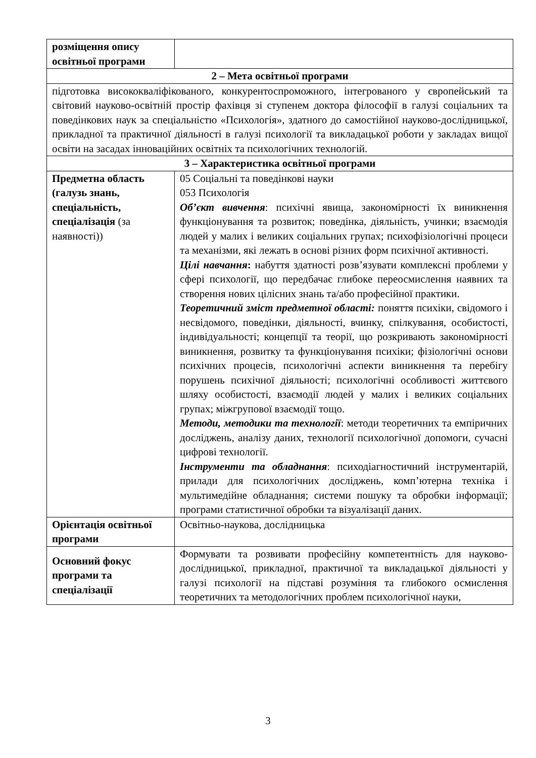| розміщення опису освітньої програми | |
| 2 – Мета освітньої програми | |
| підготовка висококваліфікованого, конкурентоспроможного, інтегрованого у європейський та світовий науково-освітній простір фахівця зі ступенем доктора філософії в галузі соціальних та поведінкових наук за спеціальністю «Психологія», здатного до самостійної науково-дослідницької, прикладної та практичної діяльності в галузі психології та викладацької роботи у закладах вищої освіти на засадах інноваційних освітніх та психологічних технологій. | |
| 3 – Характеристика освітньої програми | |
| Предметна область (галузь знань, спеціальність, спеціалізація (за наявності)) | 05 Соціальні та поведінкові науки 053 Психологія Об’єкт вивчення : психічні явища, закономірності їх виникнення функціонування та розвиток; поведінка, діяльність, учинки; взаємодія людей у малих і великих соціальних групах; психофізіологічні процеси та механізми, які лежать в основі різних форм психічної активності. Цілі навчання : набуття здатності розв’язувати комплексні проблеми у сфері психології, що передбачає глибоке переосмислення наявних та створення нових цілісних знань та/або професійної практики. Теоретичний зміст предметної області: поняття психіки, свідомого і несвідомого, поведінки, діяльності, вчинку, спілкування, особистості, індивідуальності; концепції та теорії, що розкривають закономірності виникнення, розвитку та функціонування психіки; фізіологічні основи психічних процесів, психологічні аспекти виникнення та перебігу порушень психічної діяльності; психологічні особливості життєвого шляху особистості, взаємодії людей у малих і великих соціальних групах; міжгрупової взаємодії тощо. Методи, методики та технології : методи теоретичних та емпіричних досліджень, аналізу даних, технології психологічної допомоги, сучасні цифрові технології. Інструменти та обладнання : психодіагностичний інструментарій, прилади для психологічних досліджень, комп’ютерна техніка і мультимедійне обладнання; системи пошуку та обробки інформації; програми статистичної обробки та візуалізації даних. |
| Орієнтація освітньої програми | Освітньо-наукова, дослідницька |
| Основний фокус програми та спеціалізації | Формувати та розвивати професійну компетентність для науково-дослідницької, прикладної, практичної та викладацької діяльності у галузі психології на підставі розуміння та глибокого осмислення теоретичних та методологічних проблем психологічної науки, |
3